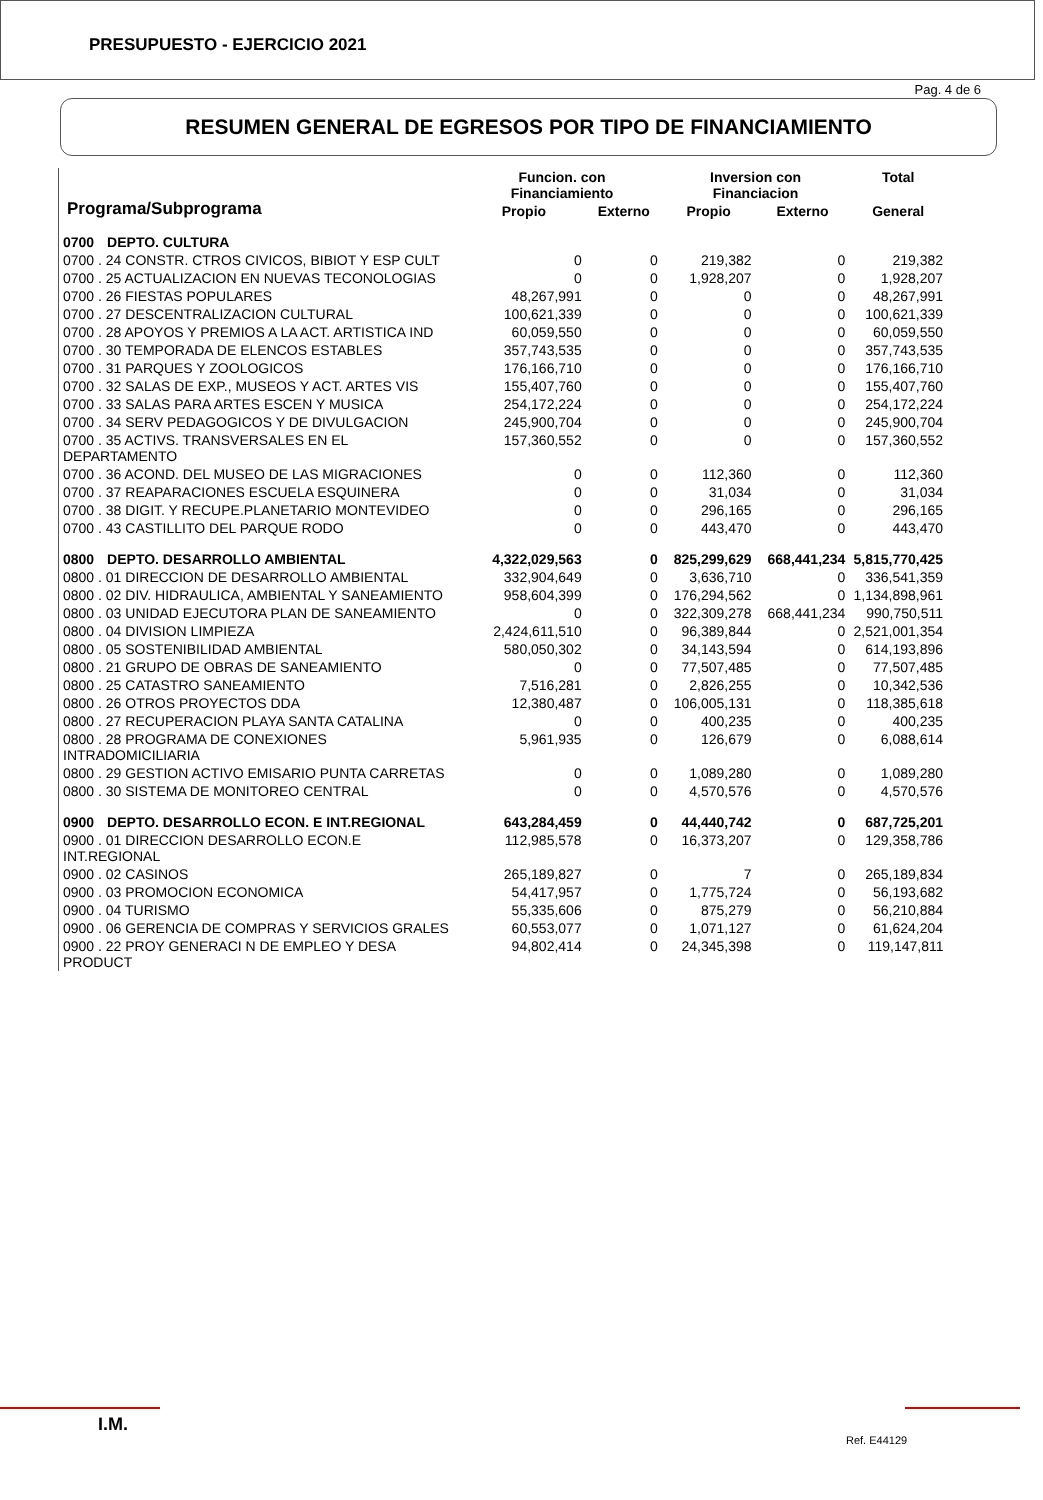PRESUPUESTO - EJERCICIO 2021
Pag. 4 de 6
RESUMEN GENERAL DE EGRESOS POR TIPO DE FINANCIAMIENTO
| Programa/Subprograma | | Funcion. con Financiamiento | | Inversion con Financiacion | | Total |
| --- | --- | --- | --- | --- | --- | --- |
| | | Propio | Externo | Propio | Externo | General |
| 0700 | DEPTO. CULTURA | | | | | |
| 0700 . 24 CONSTR. CTROS CIVICOS, BIBIOT Y ESP CULT | | 0 | 0 | 219,382 | 0 | 219,382 |
| 0700 . 25 ACTUALIZACION EN NUEVAS TECONOLOGIAS | | 0 | 0 | 1,928,207 | 0 | 1,928,207 |
| 0700 . 26 FIESTAS POPULARES | | 48,267,991 | 0 | 0 | 0 | 48,267,991 |
| 0700 . 27 DESCENTRALIZACION CULTURAL | | 100,621,339 | 0 | 0 | 0 | 100,621,339 |
| 0700 . 28 APOYOS Y PREMIOS A LA ACT. ARTISTICA IND | | 60,059,550 | 0 | 0 | 0 | 60,059,550 |
| 0700 . 30 TEMPORADA DE ELENCOS ESTABLES | | 357,743,535 | 0 | 0 | 0 | 357,743,535 |
| 0700 . 31 PARQUES Y ZOOLOGICOS | | 176,166,710 | 0 | 0 | 0 | 176,166,710 |
| 0700 . 32 SALAS DE EXP., MUSEOS Y ACT. ARTES VIS | | 155,407,760 | 0 | 0 | 0 | 155,407,760 |
| 0700 . 33 SALAS PARA ARTES ESCEN Y MUSICA | | 254,172,224 | 0 | 0 | 0 | 254,172,224 |
| 0700 . 34 SERV PEDAGOGICOS Y DE DIVULGACION | | 245,900,704 | 0 | 0 | 0 | 245,900,704 |
| 0700 . 35 ACTIVS. TRANSVERSALES EN EL DEPARTAMENTO | | 157,360,552 | 0 | 0 | 0 | 157,360,552 |
| 0700 . 36 ACOND. DEL MUSEO DE LAS MIGRACIONES | | 0 | 0 | 112,360 | 0 | 112,360 |
| 0700 . 37 REAPARACIONES ESCUELA ESQUINERA | | 0 | 0 | 31,034 | 0 | 31,034 |
| 0700 . 38 DIGIT. Y RECUPE.PLANETARIO MONTEVIDEO | | 0 | 0 | 296,165 | 0 | 296,165 |
| 0700 . 43 CASTILLITO DEL PARQUE RODO | | 0 | 0 | 443,470 | 0 | 443,470 |
| 0800 | DEPTO. DESARROLLO AMBIENTAL | 4,322,029,563 | 0 | 825,299,629 | 668,441,234 | 5,815,770,425 |
| 0800 . 01 DIRECCION DE DESARROLLO AMBIENTAL | | 332,904,649 | 0 | 3,636,710 | 0 | 336,541,359 |
| 0800 . 02 DIV. HIDRAULICA, AMBIENTAL Y SANEAMIENTO | | 958,604,399 | 0 | 176,294,562 | 0 | 1,134,898,961 |
| 0800 . 03 UNIDAD EJECUTORA PLAN DE SANEAMIENTO | | 0 | 0 | 322,309,278 | 668,441,234 | 990,750,511 |
| 0800 . 04 DIVISION LIMPIEZA | | 2,424,611,510 | 0 | 96,389,844 | 0 | 2,521,001,354 |
| 0800 . 05 SOSTENIBILIDAD AMBIENTAL | | 580,050,302 | 0 | 34,143,594 | 0 | 614,193,896 |
| 0800 . 21 GRUPO DE OBRAS DE SANEAMIENTO | | 0 | 0 | 77,507,485 | 0 | 77,507,485 |
| 0800 . 25 CATASTRO SANEAMIENTO | | 7,516,281 | 0 | 2,826,255 | 0 | 10,342,536 |
| 0800 . 26 OTROS PROYECTOS DDA | | 12,380,487 | 0 | 106,005,131 | 0 | 118,385,618 |
| 0800 . 27 RECUPERACION PLAYA SANTA CATALINA | | 0 | 0 | 400,235 | 0 | 400,235 |
| 0800 . 28 PROGRAMA DE CONEXIONES INTRADOMICILIARIA | | 5,961,935 | 0 | 126,679 | 0 | 6,088,614 |
| 0800 . 29 GESTION ACTIVO EMISARIO PUNTA CARRETAS | | 0 | 0 | 1,089,280 | 0 | 1,089,280 |
| 0800 . 30 SISTEMA DE MONITOREO CENTRAL | | 0 | 0 | 4,570,576 | 0 | 4,570,576 |
| 0900 | DEPTO. DESARROLLO ECON. E INT.REGIONAL | 643,284,459 | 0 | 44,440,742 | 0 | 687,725,201 |
| 0900 . 01 DIRECCION DESARROLLO ECON.E INT.REGIONAL | | 112,985,578 | 0 | 16,373,207 | 0 | 129,358,786 |
| 0900 . 02 CASINOS | | 265,189,827 | 0 | 7 | 0 | 265,189,834 |
| 0900 . 03 PROMOCION ECONOMICA | | 54,417,957 | 0 | 1,775,724 | 0 | 56,193,682 |
| 0900 . 04 TURISMO | | 55,335,606 | 0 | 875,279 | 0 | 56,210,884 |
| 0900 . 06 GERENCIA DE COMPRAS Y SERVICIOS GRALES | | 60,553,077 | 0 | 1,071,127 | 0 | 61,624,204 |
| 0900 . 22 PROY GENERACI N DE EMPLEO Y DESA PRODUCT | | 94,802,414 | 0 | 24,345,398 | 0 | 119,147,811 |
I.M.
Ref. E44129